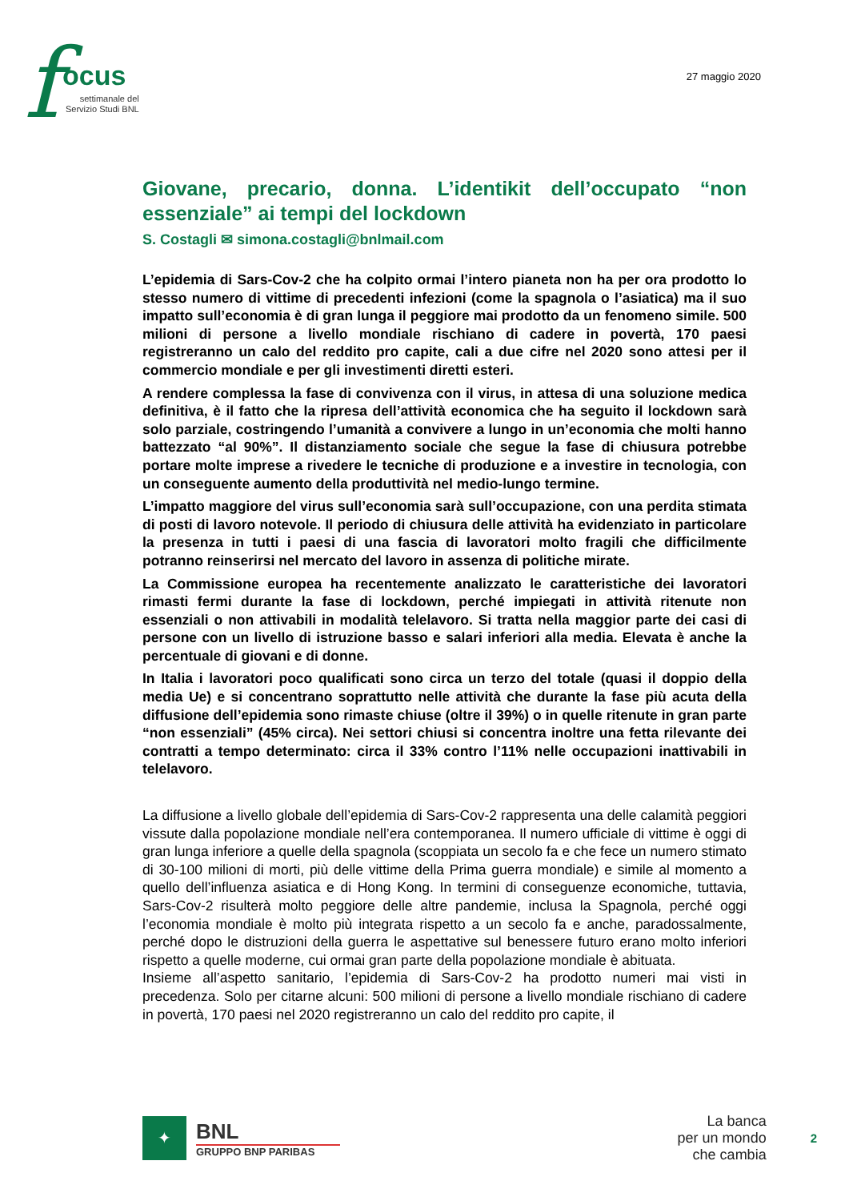f ocus
settimanale del
Servizio Studi BNL
27 maggio 2020
Giovane, precario, donna. L’identikit dell’occupato “non essenziale” ai tempi del lockdown
S. Costagli ✉ simona.costagli@bnlmail.com
L’epidemia di Sars-Cov-2 che ha colpito ormai l’intero pianeta non ha per ora prodotto lo stesso numero di vittime di precedenti infezioni (come la spagnola o l’asiatica) ma il suo impatto sull’economia è di gran lunga il peggiore mai prodotto da un fenomeno simile. 500 milioni di persone a livello mondiale rischiano di cadere in povertà, 170 paesi registreranno un calo del reddito pro capite, cali a due cifre nel 2020 sono attesi per il commercio mondiale e per gli investimenti diretti esteri.
A rendere complessa la fase di convivenza con il virus, in attesa di una soluzione medica definitiva, è il fatto che la ripresa dell’attività economica che ha seguito il lockdown sarà solo parziale, costringendo l’umanità a convivere a lungo in un’economia che molti hanno battezzato “al 90%”. Il distanziamento sociale che segue la fase di chiusura potrebbe portare molte imprese a rivedere le tecniche di produzione e a investire in tecnologia, con un conseguente aumento della produttività nel medio-lungo termine.
L’impatto maggiore del virus sull’economia sarà sull’occupazione, con una perdita stimata di posti di lavoro notevole. Il periodo di chiusura delle attività ha evidenziato in particolare la presenza in tutti i paesi di una fascia di lavoratori molto fragili che difficilmente potranno reinserirsi nel mercato del lavoro in assenza di politiche mirate.
La Commissione europea ha recentemente analizzato le caratteristiche dei lavoratori rimasti fermi durante la fase di lockdown, perché impiegati in attività ritenute non essenziali o non attivabili in modalità telelavoro. Si tratta nella maggior parte dei casi di persone con un livello di istruzione basso e salari inferiori alla media. Elevata è anche la percentuale di giovani e di donne.
In Italia i lavoratori poco qualificati sono circa un terzo del totale (quasi il doppio della media Ue) e si concentrano soprattutto nelle attività che durante la fase più acuta della diffusione dell’epidemia sono rimaste chiuse (oltre il 39%) o in quelle ritenute in gran parte “non essenziali” (45% circa). Nei settori chiusi si concentra inoltre una fetta rilevante dei contratti a tempo determinato: circa il 33% contro l’11% nelle occupazioni inattivabili in telelavoro.
La diffusione a livello globale dell’epidemia di Sars-Cov-2 rappresenta una delle calamità peggiori vissute dalla popolazione mondiale nell’era contemporanea. Il numero ufficiale di vittime è oggi di gran lunga inferiore a quelle della spagnola (scoppiata un secolo fa e che fece un numero stimato di 30-100 milioni di morti, più delle vittime della Prima guerra mondiale) e simile al momento a quello dell’influenza asiatica e di Hong Kong. In termini di conseguenze economiche, tuttavia, Sars-Cov-2 risulterà molto peggiore delle altre pandemie, inclusa la Spagnola, perché oggi l’economia mondiale è molto più integrata rispetto a un secolo fa e anche, paradossalmente, perché dopo le distruzioni della guerra le aspettative sul benessere futuro erano molto inferiori rispetto a quelle moderne, cui ormai gran parte della popolazione mondiale è abituata.
Insieme all’aspetto sanitario, l’epidemia di Sars-Cov-2 ha prodotto numeri mai visti in precedenza. Solo per citarne alcuni: 500 milioni di persone a livello mondiale rischiano di cadere in povertà, 170 paesi nel 2020 registreranno un calo del reddito pro capite, il
✦
BNL
GRUPPO BNP PARIBAS
La banca
per un mondo
che cambia
2